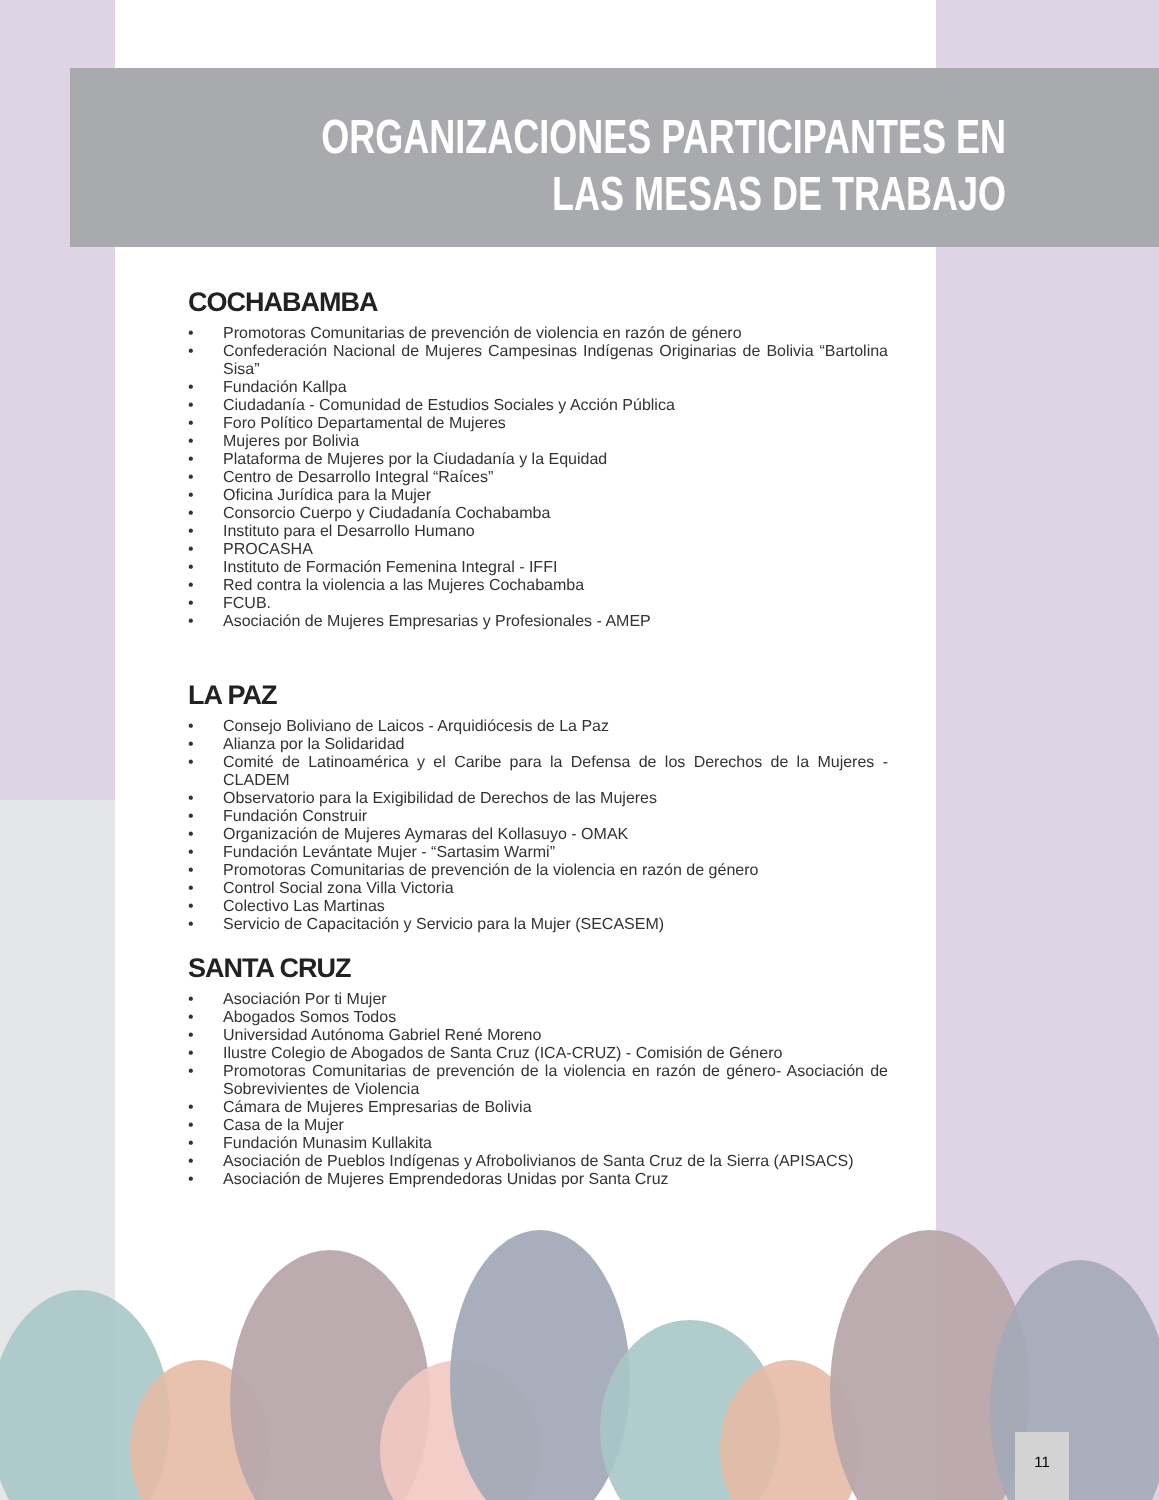ORGANIZACIONES PARTICIPANTES EN
LAS MESAS DE TRABAJO
COCHABAMBA
• Promotoras Comunitarias de prevención de violencia en razón de género
• Confederación Nacional de Mujeres Campesinas Indígenas Originarias de Bolivia “Bartolina Sisa”
• Fundación Kallpa
• Ciudadanía - Comunidad de Estudios Sociales y Acción Pública
• Foro Político Departamental de Mujeres
• Mujeres por Bolivia
• Plataforma de Mujeres por la Ciudadanía y la Equidad
• Centro de Desarrollo Integral “Raíces”
• Oficina Jurídica para la Mujer
• Consorcio Cuerpo y Ciudadanía Cochabamba
• Instituto para el Desarrollo Humano
• PROCASHA
• Instituto de Formación Femenina Integral - IFFI
• Red contra la violencia a las Mujeres Cochabamba
• FCUB.
• Asociación de Mujeres Empresarias y Profesionales - AMEP
LA PAZ
• Consejo Boliviano de Laicos - Arquidiócesis de La Paz
• Alianza por la Solidaridad
• Comité de Latinoamérica y el Caribe para la Defensa de los Derechos de la Mujeres - CLADEM
• Observatorio para la Exigibilidad de Derechos de las Mujeres
• Fundación Construir
• Organización de Mujeres Aymaras del Kollasuyo - OMAK
• Fundación Levántate Mujer - “Sartasim Warmi”
• Promotoras Comunitarias de prevención de la violencia en razón de género
• Control Social zona Villa Victoria
• Colectivo Las Martinas
• Servicio de Capacitación y Servicio para la Mujer (SECASEM)
SANTA CRUZ
• Asociación Por ti Mujer
• Abogados Somos Todos
• Universidad Autónoma Gabriel René Moreno
• Ilustre Colegio de Abogados de Santa Cruz (ICA-CRUZ) - Comisión de Género
• Promotoras Comunitarias de prevención de la violencia en razón de género- Asociación de Sobrevivientes de Violencia
• Cámara de Mujeres Empresarias de Bolivia
• Casa de la Mujer
• Fundación Munasim Kullakita
• Asociación de Pueblos Indígenas y Afrobolivianos de Santa Cruz de la Sierra (APISACS)
• Asociación de Mujeres Emprendedoras Unidas por Santa Cruz
11